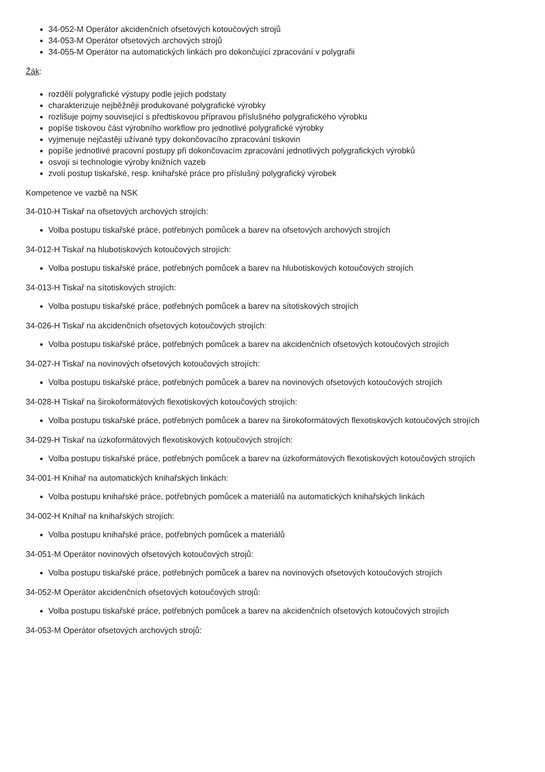34-052-M Operátor akcidenčních ofsetových kotoučových strojů
34-053-M Operátor ofsetových archových strojů
34-055-M Operátor na automatických linkách pro dokončující zpracování v polygrafii
Žák:
rozdělí polygrafické výstupy podle jejich podstaty
charakterizuje nejběžněji produkované polygrafické výrobky
rozlišuje pojmy související s předtiskovou přípravou příslušného polygrafického výrobku
popíše tiskovou část výrobního workflow pro jednotlivé polygrafické výrobky
vyjmenuje nejčastěji užívané typy dokončovacího zpracování tiskovin
popíše jednotlivé pracovní postupy při dokončovacím zpracování jednotlivých polygrafických výrobků
osvojí si technologie výroby knižních vazeb
zvolí postup tiskařské, resp. knihařské práce pro příslušný polygrafický výrobek
Kompetence ve vazbě na NSK
34-010-H Tiskař na ofsetových archových strojích:
Volba postupu tiskařské práce, potřebných pomůcek a barev na ofsetových archových strojích
34-012-H Tiskař na hlubotiskových kotoučových strojích:
Volba postupu tiskařské práce, potřebných pomůcek a barev na hlubotiskových kotoučových strojích
34-013-H Tiskař na sítotiskových strojích:
Volba postupu tiskařské práce, potřebných pomůcek a barev na sítotiskových strojích
34-026-H Tiskař na akcidenčních ofsetových kotoučových strojích:
Volba postupu tiskařské práce, potřebných pomůcek a barev na akcidenčních ofsetových kotoučových strojích
34-027-H Tiskař na novinových ofsetových kotoučových strojích:
Volba postupu tiskařské práce, potřebných pomůcek a barev na novinových ofsetových kotoučových strojích
34-028-H Tiskař na širokoformátových flexotiskových kotoučových strojích:
Volba postupu tiskařské práce, potřebných pomůcek a barev na širokoformátových flexotiskových kotoučových strojích
34-029-H Tiskař na úzkoformátových flexotiskových kotoučových strojích:
Volba postupu tiskařské práce, potřebných pomůcek a barev na úzkoformátových flexotiskových kotoučových strojích
34-001-H Knihař na automatických knihařských linkách:
Volba postupu knihařské práce, potřebných pomůcek a materiálů na automatických knihařských linkách
34-002-H Knihař na knihařských strojích:
Volba postupu knihařské práce, potřebných pomůcek a materiálů
34-051-M Operátor novinových ofsetových kotoučových strojů:
Volba postupu tiskařské práce, potřebných pomůcek a barev na novinových ofsetových kotoučových strojích
34-052-M Operátor akcidenčních ofsetových kotoučových strojů:
Volba postupu tiskařské práce, potřebných pomůcek a barev na akcidenčních ofsetových kotoučových strojích
34-053-M Operátor ofsetových archových strojů: